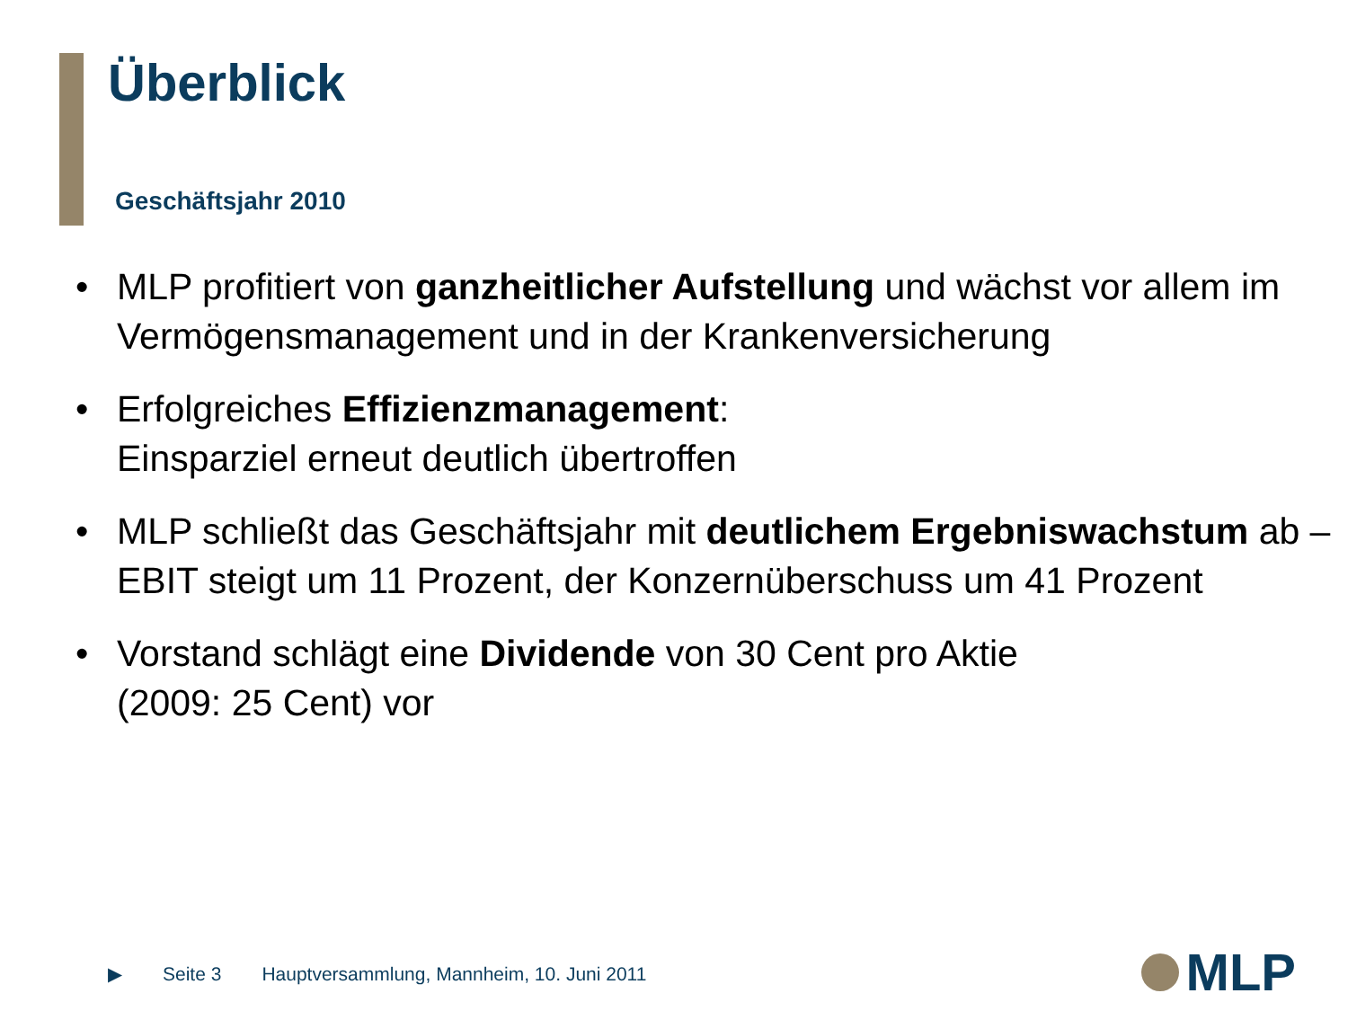Überblick
Geschäftsjahr 2010
• MLP profitiert von ganzheitlicher Aufstellung und wächst vor allem im Vermögensmanagement und in der Krankenversicherung
• Erfolgreiches Effizienzmanagement:
Einsparziel erneut deutlich übertroffen
• MLP schließt das Geschäftsjahr mit deutlichem Ergebniswachstum ab – EBIT steigt um 11 Prozent, der Konzernüberschuss um 41 Prozent
• Vorstand schlägt eine Dividende von 30 Cent pro Aktie
(2009: 25 Cent) vor
▶ Seite 3 Hauptversammlung, Mannheim, 10. Juni 2011
MLP